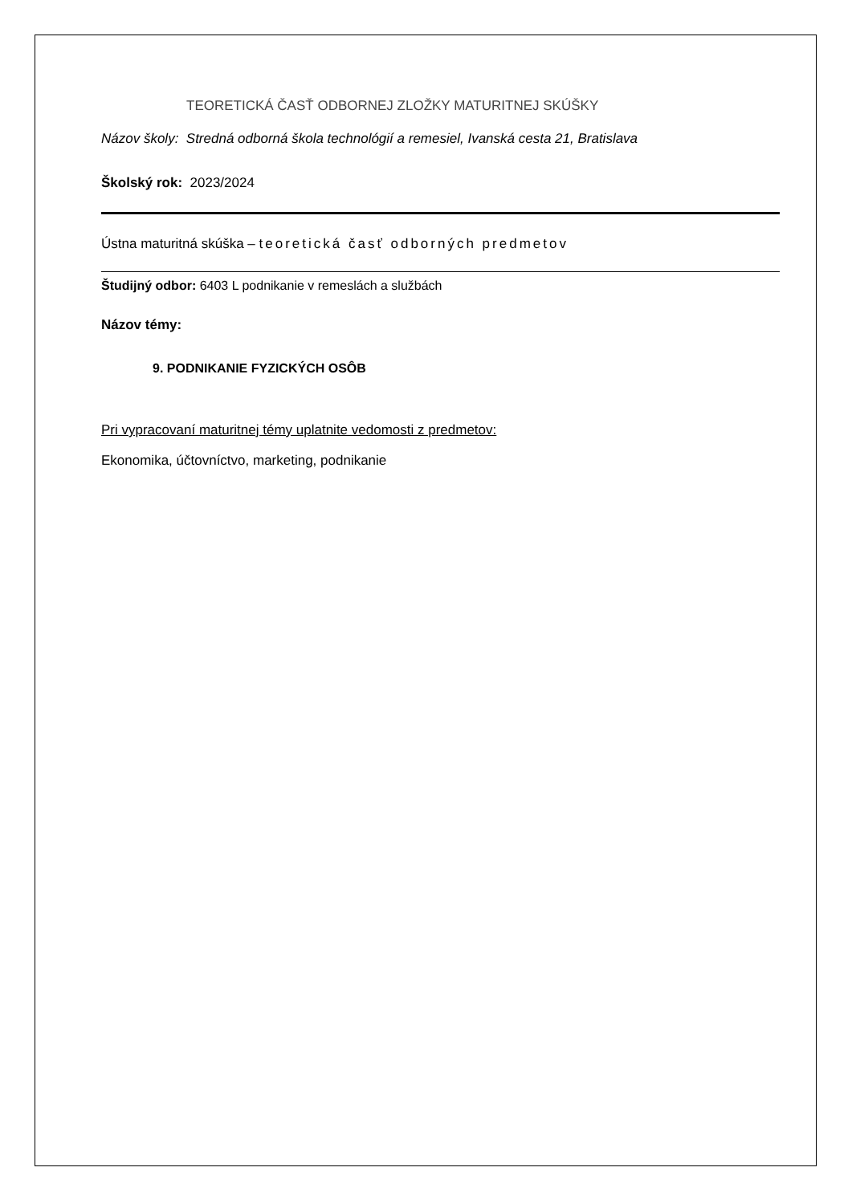TEORETICKÁ ČASŤ ODBORNEJ ZLOŽKY MATURITNEJ SKÚŠKY
Názov školy: Stredná odborná škola technológií a remesiel, Ivanská cesta 21, Bratislava
Školský rok: 2023/2024
Ústna maturitná skúška – teoretická časť odborných predmetov
Študijný odbor: 6403 L podnikanie v remeslách a službách
Názov témy:
9. PODNIKANIE FYZICKÝCH OSÔB
Pri vypracovaní maturitnej témy uplatnite vedomosti z predmetov:
Ekonomika, účtovníctvo, marketing, podnikanie